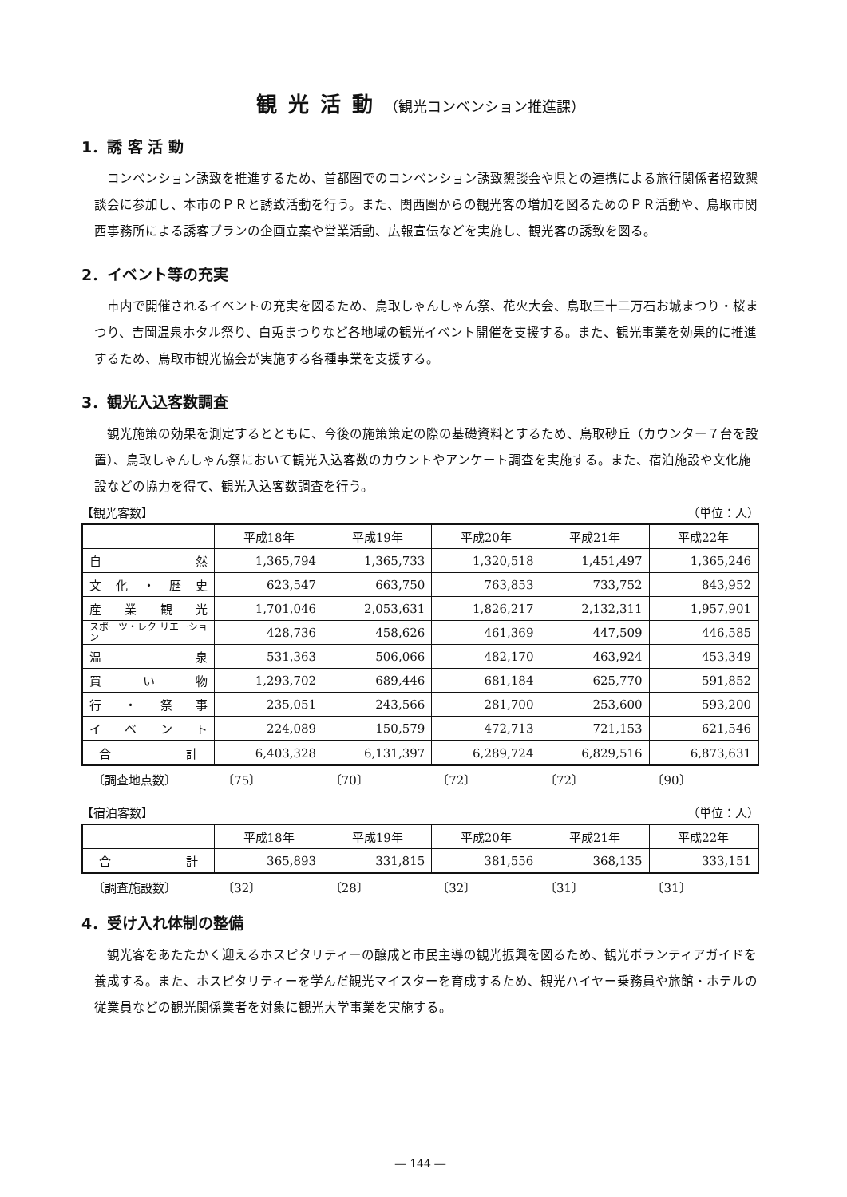観光活動（観光コンベンション推進課）
1．誘 客 活 動
コンベンション誘致を推進するため、首都圏でのコンベンション誘致懇談会や県との連携による旅行関係者招致懇談会に参加し、本市のＰＲと誘致活動を行う。また、関西圏からの観光客の増加を図るためのＰＲ活動や、鳥取市関西事務所による誘客プランの企画立案や営業活動、広報宣伝などを実施し、観光客の誘致を図る。
2．イベント等の充実
市内で開催されるイベントの充実を図るため、鳥取しゃんしゃん祭、花火大会、鳥取三十二万石お城まつり・桜まつり、吉岡温泉ホタル祭り、白兎まつりなど各地域の観光イベント開催を支援する。また、観光事業を効果的に推進するため、鳥取市観光協会が実施する各種事業を支援する。
3．観光入込客数調査
観光施策の効果を測定するとともに、今後の施策策定の際の基礎資料とするため、鳥取砂丘（カウンター７台を設置）、鳥取しゃんしゃん祭において観光入込客数のカウントやアンケート調査を実施する。また、宿泊施設や文化施設などの協力を得て、観光入込客数調査を行う。
【観光客数】 （単位：人）
| | 平成18年 | 平成19年 | 平成20年 | 平成21年 | 平成22年 |
| --- | --- | --- | --- | --- | --- |
| 自 然 | 1,365,794 | 1,365,733 | 1,320,518 | 1,451,497 | 1,365,246 |
| 文化・歴史 | 623,547 | 663,750 | 763,853 | 733,752 | 843,952 |
| 産業観光 | 1,701,046 | 2,053,631 | 1,826,217 | 2,132,311 | 1,957,901 |
| スポーツ・レク リエーション | 428,736 | 458,626 | 461,369 | 447,509 | 446,585 |
| 温 泉 | 531,363 | 506,066 | 482,170 | 463,924 | 453,349 |
| 買い物 | 1,293,702 | 689,446 | 681,184 | 625,770 | 591,852 |
| 行・祭事 | 235,051 | 243,566 | 281,700 | 253,600 | 593,200 |
| イベント | 224,089 | 150,579 | 472,713 | 721,153 | 621,546 |
| 合 計 | 6,403,328 | 6,131,397 | 6,289,724 | 6,829,516 | 6,873,631 |
〔調査地点数〕 〔75〕 〔70〕 〔72〕 〔72〕 〔90〕
【宿泊客数】 （単位：人）
| | 平成18年 | 平成19年 | 平成20年 | 平成21年 | 平成22年 |
| --- | --- | --- | --- | --- | --- |
| 合 計 | 365,893 | 331,815 | 381,556 | 368,135 | 333,151 |
〔調査施設数〕 〔32〕 〔28〕 〔32〕 〔31〕 〔31〕
4．受け入れ体制の整備
観光客をあたたかく迎えるホスピタリティーの醸成と市民主導の観光振興を図るため、観光ボランティアガイドを養成する。また、ホスピタリティーを学んだ観光マイスターを育成するため、観光ハイヤー乗務員や旅館・ホテルの従業員などの観光関係業者を対象に観光大学事業を実施する。
― 144 ―